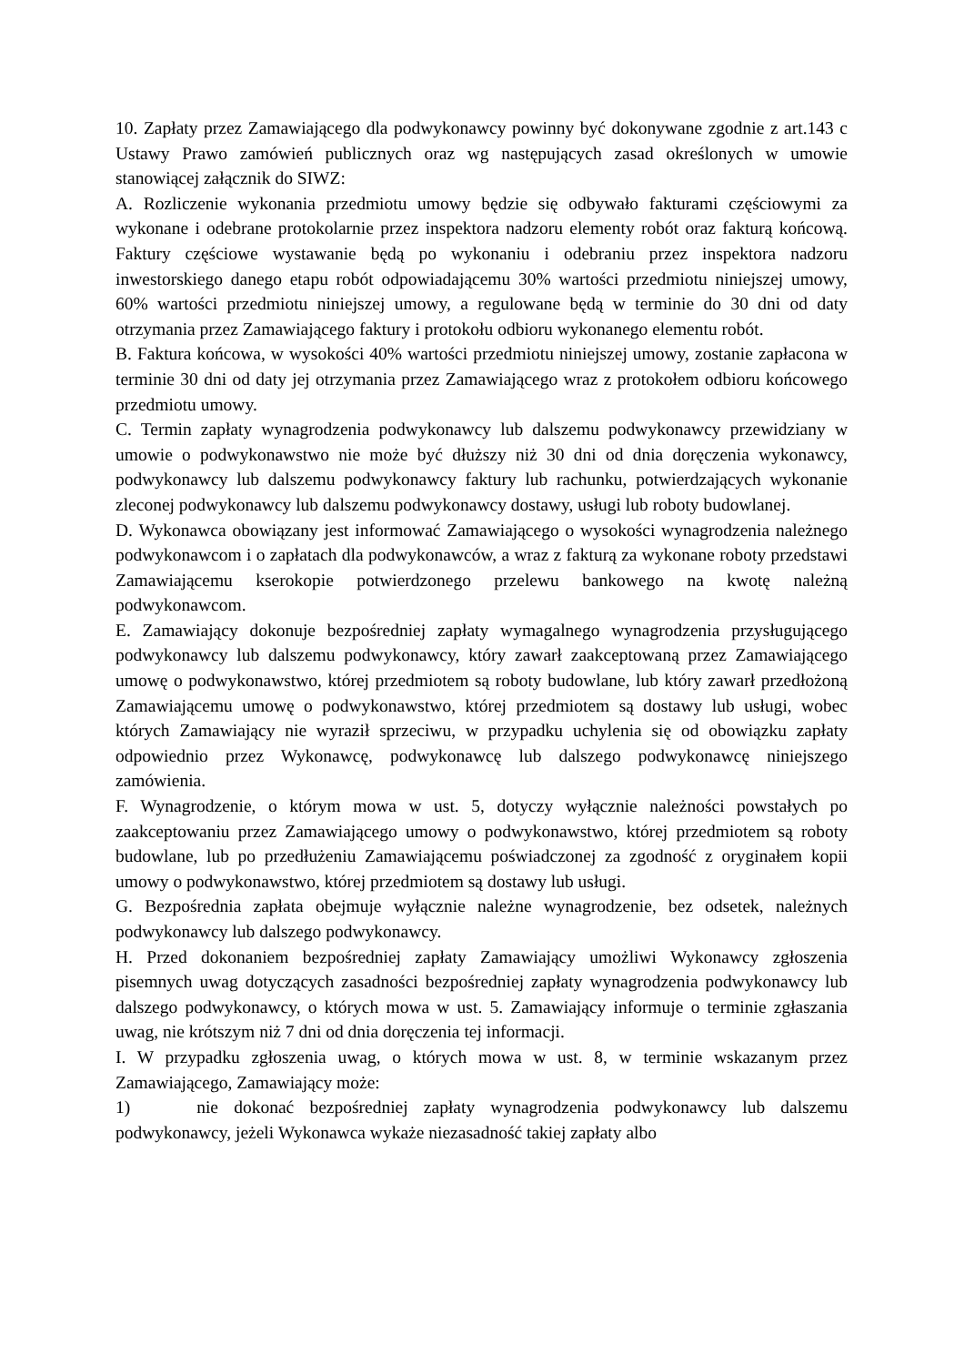10. Zapłaty przez Zamawiającego dla podwykonawcy powinny być dokonywane zgodnie z art.143 c Ustawy Prawo zamówień publicznych oraz wg następujących zasad określonych w umowie stanowiącej załącznik do SIWZ:
A. Rozliczenie wykonania przedmiotu umowy będzie się odbywało fakturami częściowymi za wykonane i odebrane protokolarnie przez inspektora nadzoru elementy robót oraz fakturą końcową. Faktury częściowe wystawanie będą po wykonaniu i odebraniu przez inspektora nadzoru inwestorskiego danego etapu robót odpowiadającemu 30% wartości przedmiotu niniejszej umowy, 60% wartości przedmiotu niniejszej umowy, a regulowane będą w terminie do 30 dni od daty otrzymania przez Zamawiającego faktury i protokołu odbioru wykonanego elementu robót.
B. Faktura końcowa, w wysokości 40% wartości przedmiotu niniejszej umowy, zostanie zapłacona w terminie 30 dni od daty jej otrzymania przez Zamawiającego wraz z protokołem odbioru końcowego przedmiotu umowy.
C. Termin zapłaty wynagrodzenia podwykonawcy lub dalszemu podwykonawcy przewidziany w umowie o podwykonawstwo nie może być dłuższy niż 30 dni od dnia doręczenia wykonawcy, podwykonawcy lub dalszemu podwykonawcy faktury lub rachunku, potwierdzających wykonanie zleconej podwykonawcy lub dalszemu podwykonawcy dostawy, usługi lub roboty budowlanej.
D. Wykonawca obowiązany jest informować Zamawiającego o wysokości wynagrodzenia należnego podwykonawcom i o zapłatach dla podwykonawców, a wraz z fakturą za wykonane roboty przedstawi Zamawiającemu kserokopie potwierdzonego przelewu bankowego na kwotę należną podwykonawcom.
E. Zamawiający dokonuje bezpośredniej zapłaty wymagalnego wynagrodzenia przysługującego podwykonawcy lub dalszemu podwykonawcy, który zawarł zaakceptowaną przez Zamawiającego umowę o podwykonawstwo, której przedmiotem są roboty budowlane, lub który zawarł przedłożoną Zamawiającemu umowę o podwykonawstwo, której przedmiotem są dostawy lub usługi, wobec których Zamawiający nie wyraził sprzeciwu, w przypadku uchylenia się od obowiązku zapłaty odpowiednio przez Wykonawcę, podwykonawcę lub dalszego podwykonawcę niniejszego zamówienia.
F. Wynagrodzenie, o którym mowa w ust. 5, dotyczy wyłącznie należności powstałych po zaakceptowaniu przez Zamawiającego umowy o podwykonawstwo, której przedmiotem są roboty budowlane, lub po przedłużeniu Zamawiającemu poświadczonej za zgodność z oryginałem kopii umowy o podwykonawstwo, której przedmiotem są dostawy lub usługi.
G. Bezpośrednia zapłata obejmuje wyłącznie należne wynagrodzenie, bez odsetek, należnych podwykonawcy lub dalszego podwykonawcy.
H. Przed dokonaniem bezpośredniej zapłaty Zamawiający umożliwi Wykonawcy zgłoszenia pisemnych uwag dotyczących zasadności bezpośredniej zapłaty wynagrodzenia podwykonawcy lub dalszego podwykonawcy, o których mowa w ust. 5. Zamawiający informuje o terminie zgłaszania uwag, nie krótszym niż 7 dni od dnia doręczenia tej informacji.
I. W przypadku zgłoszenia uwag, o których mowa w ust. 8, w terminie wskazanym przez Zamawiającego, Zamawiający może:
1) nie dokonać bezpośredniej zapłaty wynagrodzenia podwykonawcy lub dalszemu podwykonawcy, jeżeli Wykonawca wykaże niezasadność takiej zapłaty albo